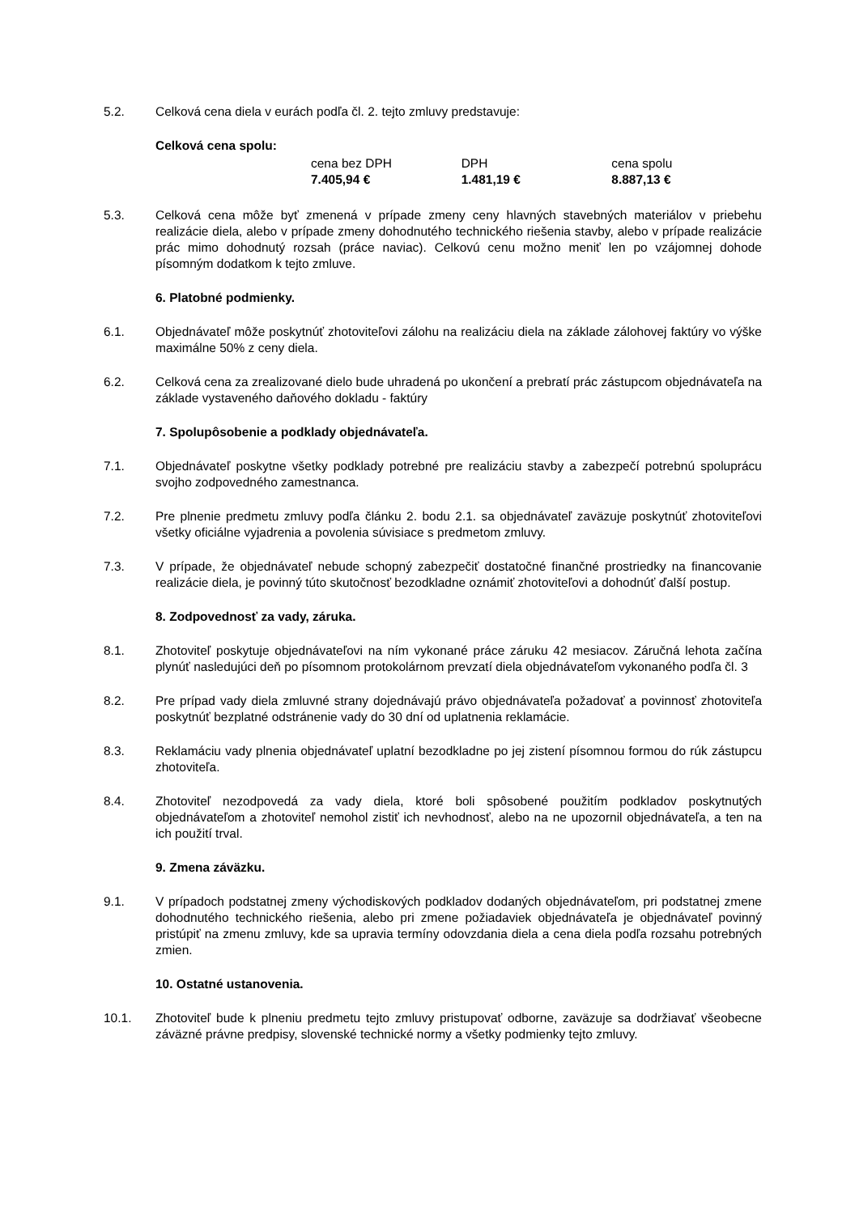5.2. Celková cena diela v eurách podľa čl. 2. tejto zmluvy predstavuje:
Celková cena spolu:
| cena bez DPH | DPH | cena spolu |
| 7.405,94 € | 1.481,19 € | 8.887,13 € |
5.3. Celková cena môže byť zmenená v prípade zmeny ceny hlavných stavebných materiálov v priebehu realizácie diela, alebo v prípade zmeny dohodnutého technického riešenia stavby, alebo v prípade realizácie prác mimo dohodnutý rozsah (práce naviac). Celkovú cenu možno meniť len po vzájomnej dohode písomným dodatkom k tejto zmluve.
6. Platobné podmienky.
6.1. Objednávateľ môže poskytnúť zhotoviteľovi zálohu na realizáciu diela na základe zálohovej faktúry vo výške maximálne 50% z ceny diela.
6.2. Celková cena za zrealizované dielo bude uhradená po ukončení a prebratí prác zástupcom objednávateľa na základe vystaveného daňového dokladu - faktúry
7. Spolupôsobenie a podklady objednávateľa.
7.1. Objednávateľ poskytne všetky podklady potrebné pre realizáciu stavby a zabezpečí potrebnú spoluprácu svojho zodpovedného zamestnanca.
7.2. Pre plnenie predmetu zmluvy podľa článku 2. bodu 2.1. sa objednávateľ zaväzuje poskytnúť zhotoviteľovi všetky oficiálne vyjadrenia a povolenia súvisiace s predmetom zmluvy.
7.3. V prípade, že objednávateľ nebude schopný zabezpečiť dostatočné finančné prostriedky na financovanie realizácie diela, je povinný túto skutočnosť bezodkladne oznámiť zhotoviteľovi a dohodnúť ďalší postup.
8. Zodpovednosť za vady, záruka.
8.1. Zhotoviteľ poskytuje objednávateľovi na ním vykonané práce záruku 42 mesiacov. Záručná lehota začína plynúť nasledujúci deň po písomnom protokolárnom prevzatí diela objednávateľom vykonaného podľa čl. 3
8.2. Pre prípad vady diela zmluvné strany dojednávajú právo objednávateľa požadovať a povinnosť zhotoviteľa poskytnúť bezplatné odstránenie vady do 30 dní od uplatnenia reklamácie.
8.3. Reklamáciu vady plnenia objednávateľ uplatní bezodkladne po jej zistení písomnou formou do rúk zástupcu zhotoviteľa.
8.4. Zhotoviteľ nezodpovedá za vady diela, ktoré boli spôsobené použitím podkladov poskytnutých objednávateľom a zhotoviteľ nemohol zistiť ich nevhodnosť, alebo na ne upozornil objednávateľa, a ten na ich použití trval.
9. Zmena záväzku.
9.1. V prípadoch podstatnej zmeny východiskových podkladov dodaných objednávateľom, pri podstatnej zmene dohodnutého technického riešenia, alebo pri zmene požiadaviek objednávateľa je objednávateľ povinný pristúpiť na zmenu zmluvy, kde sa upravia termíny odovzdania diela a cena diela podľa rozsahu potrebných zmien.
10. Ostatné ustanovenia.
10.1. Zhotoviteľ bude k plneniu predmetu tejto zmluvy pristupovať odborne, zaväzuje sa dodržiavať všeobecne záväzné právne predpisy, slovenské technické normy a všetky podmienky tejto zmluvy.